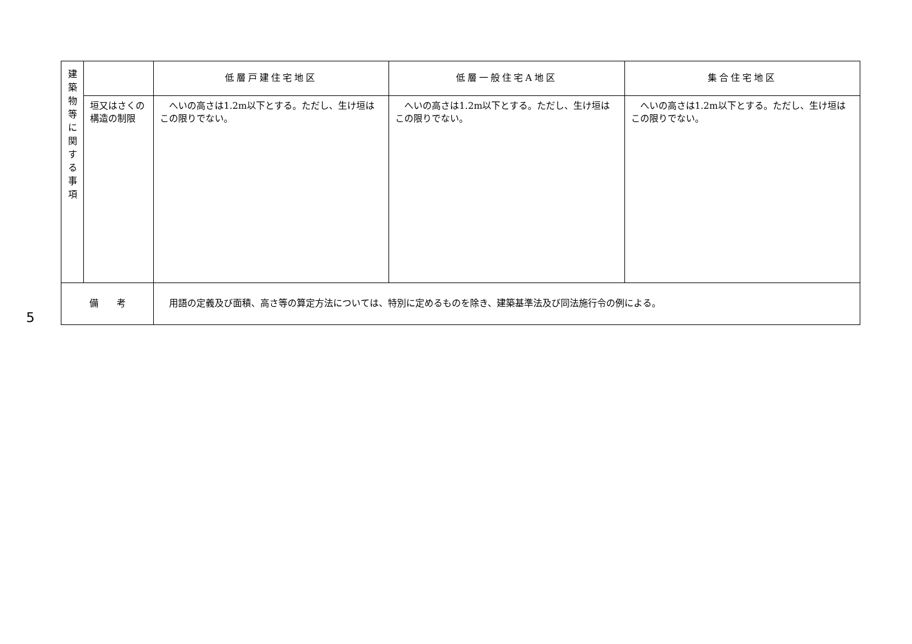5
| 建 築 物 等 に 関 す る 事 項 | | 低層戸建住宅地区 | 低層一般住宅A地区 | 集合住宅地区 |
| | 垣又はさくの構造の制限 | へいの高さは1.2m以下とする。ただし、生け垣はこの限りでない。 | へいの高さは1.2m以下とする。ただし、生け垣はこの限りでない。 | へいの高さは1.2m以下とする。ただし、生け垣はこの限りでない。 |
| 備 考 | | 用語の定義及び面積、高さ等の算定方法については、特別に定めるものを除き、建築基準法及び同法施行令の例による。 | | |